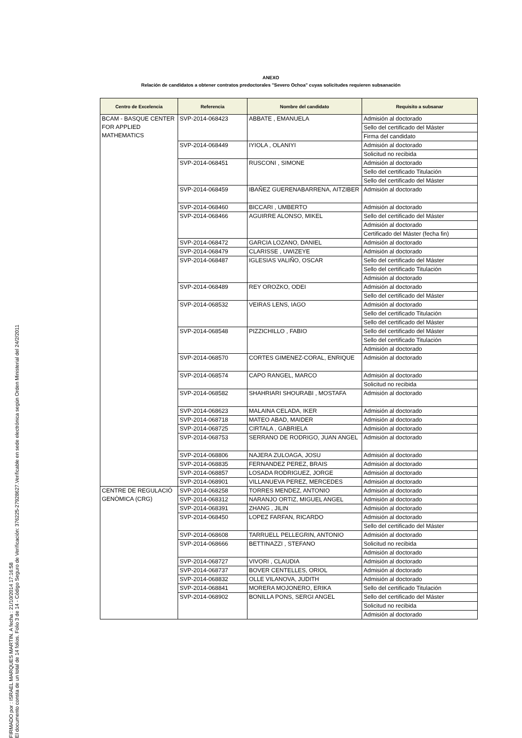FIRMADO por : ISRAEL MARQUES MARTIN. A fecha : 21/10/2014 17:16:58
El documento consta de un total de 14 folios. Folio 3 de 14 - Código Seguro de Verificación: 376225-27928627.Verificable en sede electrónica según Orden Ministerial del 24/2/2011
ANEXO
Relación de candidatos a obtener contratos predoctorales "Severo Ochoa" cuyas solicitudes requieren subsanación
| Centro de Excelencia | Referencia | Nombre del candidato | Requisito a subsanar |
| --- | --- | --- | --- |
| BCAM - BASQUE CENTER FOR APPLIED MATHEMATICS | SVP-2014-068423 | ABBATE , EMANUELA | Admisión al doctorado |
| | | | Sello del certificado del Máster |
| | | | Firma del candidato |
| | SVP-2014-068449 | IYIOLA , OLANIYI | Admisión al doctorado |
| | | | Solicitud no recibida |
| | SVP-2014-068451 | RUSCONI , SIMONE | Admisión al doctorado |
| | | | Sello del certificado Titulación |
| | | | Sello del certificado del Máster |
| | SVP-2014-068459 | IBAÑEZ GUERENABARRENA, AITZIBER | Admisión al doctorado |
| | SVP-2014-068460 | BICCARI , UMBERTO | Admisión al doctorado |
| | SVP-2014-068466 | AGUIRRE ALONSO, MIKEL | Sello del certificado del Máster |
| | | | Admisión al doctorado |
| | | | Certificado del Máster (fecha fin) |
| | SVP-2014-068472 | GARCIA LOZANO, DANIEL | Admisión al doctorado |
| | SVP-2014-068479 | CLARISSE , UWIZEYE | Admisión al doctorado |
| | SVP-2014-068487 | IGLESIAS VALIÑO, OSCAR | Sello del certificado del Máster |
| | | | Sello del certificado Titulación |
| | | | Admisión al doctorado |
| | SVP-2014-068489 | REY OROZKO, ODEI | Admisión al doctorado |
| | | | Sello del certificado del Máster |
| | SVP-2014-068532 | VEIRAS LENS, IAGO | Admisión al doctorado |
| | | | Sello del certificado Titulación |
| | | | Sello del certificado del Máster |
| | SVP-2014-068548 | PIZZICHILLO , FABIO | Sello del certificado del Máster |
| | | | Sello del certificado Titulación |
| | | | Admisión al doctorado |
| | SVP-2014-068570 | CORTES GIMENEZ-CORAL, ENRIQUE | Admisión al doctorado |
| | SVP-2014-068574 | CAPO RANGEL, MARCO | Admisión al doctorado |
| | | | Solicitud no recibida |
| | SVP-2014-068582 | SHAHRIARI SHOURABI , MOSTAFA | Admisión al doctorado |
| | SVP-2014-068623 | MALAINA CELADA, IKER | Admisión al doctorado |
| | SVP-2014-068718 | MATEO ABAD, MAIDER | Admisión al doctorado |
| | SVP-2014-068725 | CIRTALA , GABRIELA | Admisión al doctorado |
| | SVP-2014-068753 | SERRANO DE RODRIGO, JUAN ANGEL | Admisión al doctorado |
| | SVP-2014-068806 | NAJERA ZULOAGA, JOSU | Admisión al doctorado |
| | SVP-2014-068835 | FERNANDEZ PEREZ, BRAIS | Admisión al doctorado |
| | SVP-2014-068857 | LOSADA RODRIGUEZ, JORGE | Admisión al doctorado |
| | SVP-2014-068901 | VILLANUEVA PEREZ, MERCEDES | Admisión al doctorado |
| CENTRE DE REGULACIÓ GENÒMICA (CRG) | SVP-2014-068258 | TORRES MENDEZ, ANTONIO | Admisión al doctorado |
| | SVP-2014-068312 | NARANJO ORTIZ, MIGUEL ANGEL | Admisión al doctorado |
| | SVP-2014-068391 | ZHANG , JILIN | Admisión al doctorado |
| | SVP-2014-068450 | LOPEZ FARFAN, RICARDO | Admisión al doctorado |
| | | | Sello del certificado del Máster |
| | SVP-2014-068608 | TARRUELL PELLEGRIN, ANTONIO | Admisión al doctorado |
| | SVP-2014-068666 | BETTINAZZI , STEFANO | Solicitud no recibida |
| | | | Admisión al doctorado |
| | SVP-2014-068727 | VIVORI , CLAUDIA | Admisión al doctorado |
| | SVP-2014-068737 | BOVER CENTELLES, ORIOL | Admisión al doctorado |
| | SVP-2014-068832 | OLLE VILANOVA, JUDITH | Admisión al doctorado |
| | SVP-2014-068841 | MORERA MOJONERO, ERIKA | Sello del certificado Titulación |
| | SVP-2014-068902 | BONILLA PONS, SERGI ANGEL | Sello del certificado del Máster |
| | | | Solicitud no recibida |
| | | | Admisión al doctorado |